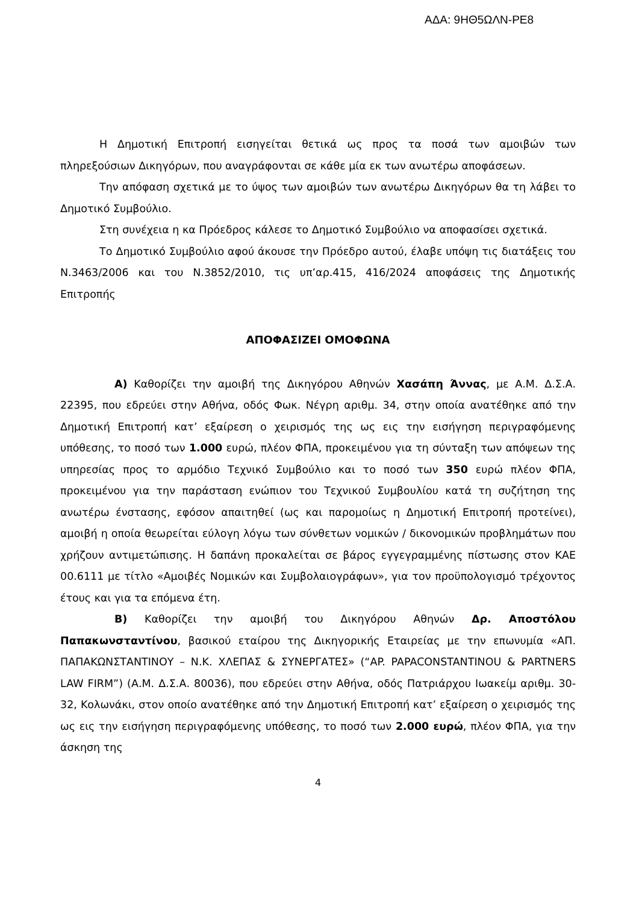ΑΔΑ: 9ΗΘ5ΩΛΝ-ΡΕ8
Η Δημοτική Επιτροπή εισηγείται θετικά ως προς τα ποσά των αμοιβών των πληρεξούσιων Δικηγόρων, που αναγράφονται σε κάθε μία εκ των ανωτέρω αποφάσεων.
Την απόφαση σχετικά με το ύψος των αμοιβών των ανωτέρω Δικηγόρων θα τη λάβει το Δημοτικό Συμβούλιο.
Στη συνέχεια η κα Πρόεδρος κάλεσε το Δημοτικό Συμβούλιο να αποφασίσει σχετικά.
Το Δημοτικό Συμβούλιο αφού άκουσε την Πρόεδρο αυτού, έλαβε υπόψη τις διατάξεις του Ν.3463/2006 και του Ν.3852/2010, τις υπ’αρ.415, 416/2024 αποφάσεις της Δημοτικής Επιτροπής
ΑΠΟΦΑΣΙΖΕΙ ΟΜΟΦΩΝΑ
Α) Καθορίζει την αμοιβή της Δικηγόρου Αθηνών Χασάπη Άννας, με Α.Μ. Δ.Σ.Α. 22395, που εδρεύει στην Αθήνα, οδός Φωκ. Νέγρη αριθμ. 34, στην οποία ανατέθηκε από την Δημοτική Επιτροπή κατ’ εξαίρεση ο χειρισμός της ως εις την εισήγηση περιγραφόμενης υπόθεσης, το ποσό των 1.000 ευρώ, πλέον ΦΠΑ, προκειμένου για τη σύνταξη των απόψεων της υπηρεσίας προς το αρμόδιο Τεχνικό Συμβούλιο και το ποσό των 350 ευρώ πλέον ΦΠΑ, προκειμένου για την παράσταση ενώπιον του Τεχνικού Συμβουλίου κατά τη συζήτηση της ανωτέρω ένστασης, εφόσον απαιτηθεί (ως και παρομοίως η Δημοτική Επιτροπή προτείνει), αμοιβή η οποία θεωρείται εύλογη λόγω των σύνθετων νομικών / δικονομικών προβλημάτων που χρήζουν αντιμετώπισης. Η δαπάνη προκαλείται σε βάρος εγγεγραμμένης πίστωσης στον ΚΑΕ 00.6111 με τίτλο «Αμοιβές Νομικών και Συμβολαιογράφων», για τον προϋπολογισμό τρέχοντος έτους και για τα επόμενα έτη.
Β) Καθορίζει την αμοιβή του Δικηγόρου Αθηνών Δρ. Αποστόλου Παπακωνσταντίνου, βασικού εταίρου της Δικηγορικής Εταιρείας με την επωνυμία «ΑΠ. ΠΑΠΑΚΩΝΣΤΑΝΤΙΝΟΥ – Ν.Κ. ΧΛΕΠΑΣ & ΣΥΝΕΡΓΑΤΕΣ» (“AP. PAPACONSTANTINOU & PARTNERS LAW FIRM”) (Α.Μ. Δ.Σ.Α. 80036), που εδρεύει στην Αθήνα, οδός Πατριάρχου Ιωακείμ αριθμ. 30-32, Κολωνάκι, στον οποίο ανατέθηκε από την Δημοτική Επιτροπή κατ’ εξαίρεση ο χειρισμός της ως εις την εισήγηση περιγραφόμενης υπόθεσης, το ποσό των 2.000 ευρώ, πλέον ΦΠΑ, για την άσκηση της
4